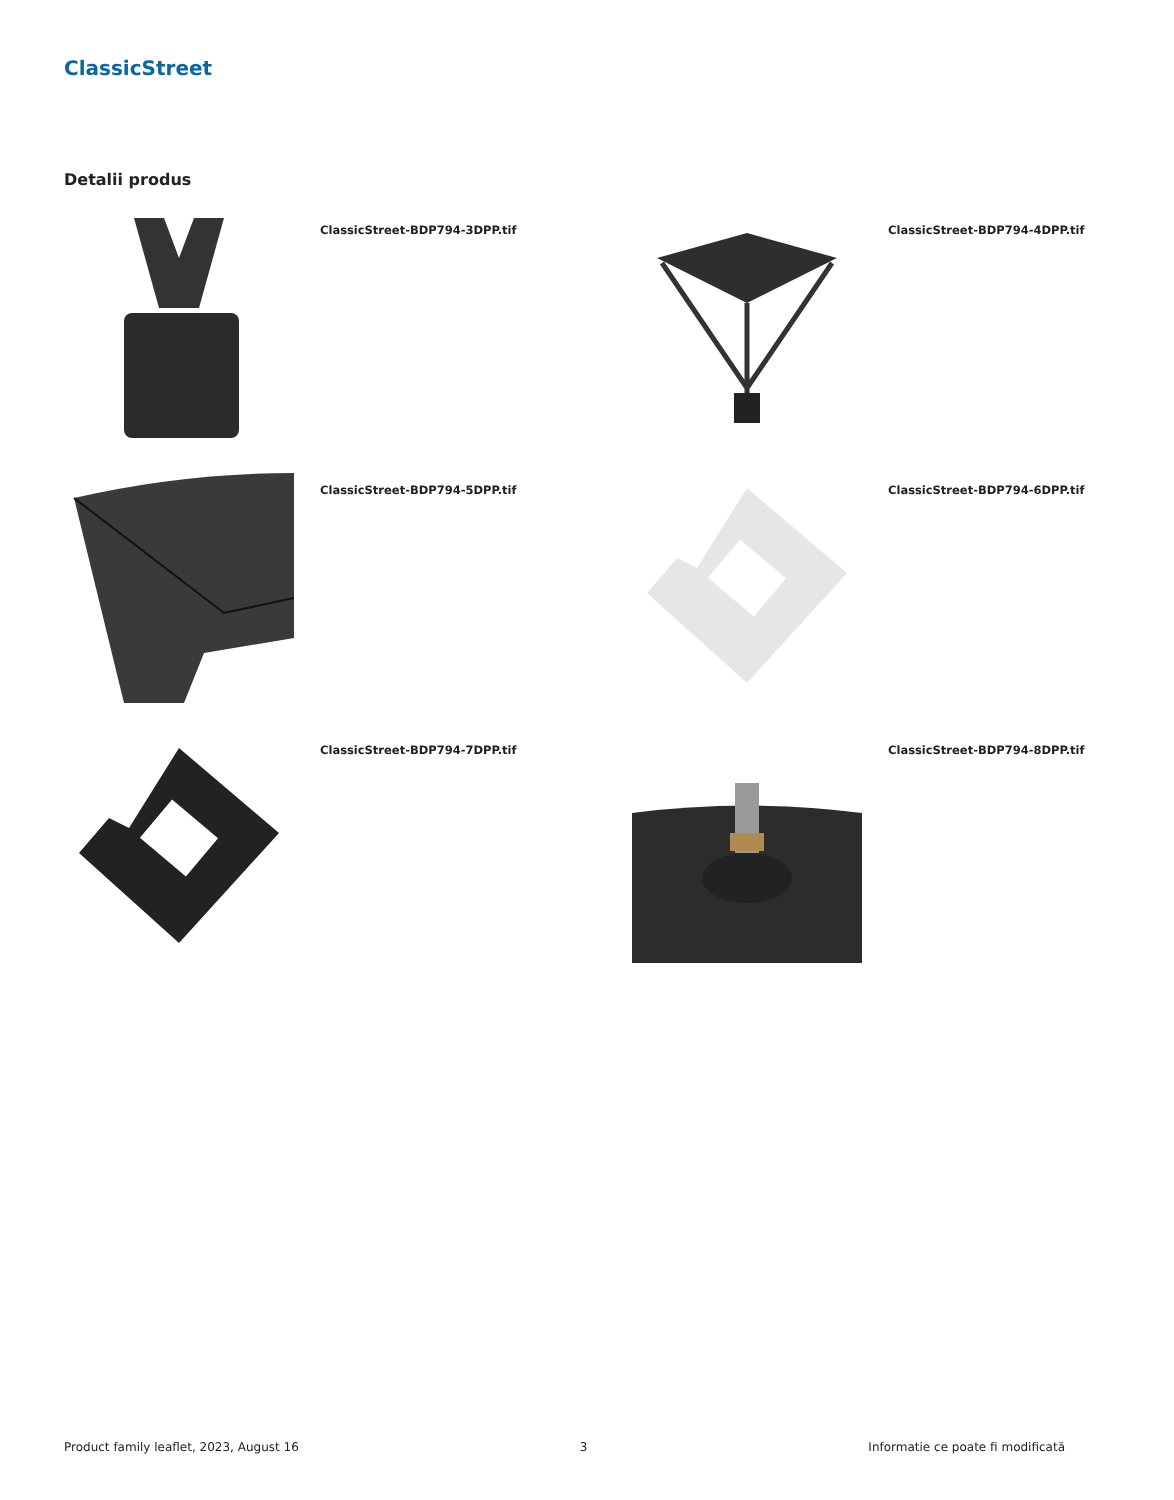ClassicStreet
Detalii produs
ClassicStreet-BDP794-3DPP.tif
ClassicStreet-BDP794-4DPP.tif
ClassicStreet-BDP794-5DPP.tif
ClassicStreet-BDP794-6DPP.tif
ClassicStreet-BDP794-7DPP.tif
ClassicStreet-BDP794-8DPP.tif
Product family leaflet, 2023, August 16 3 Informatie ce poate fi modificată